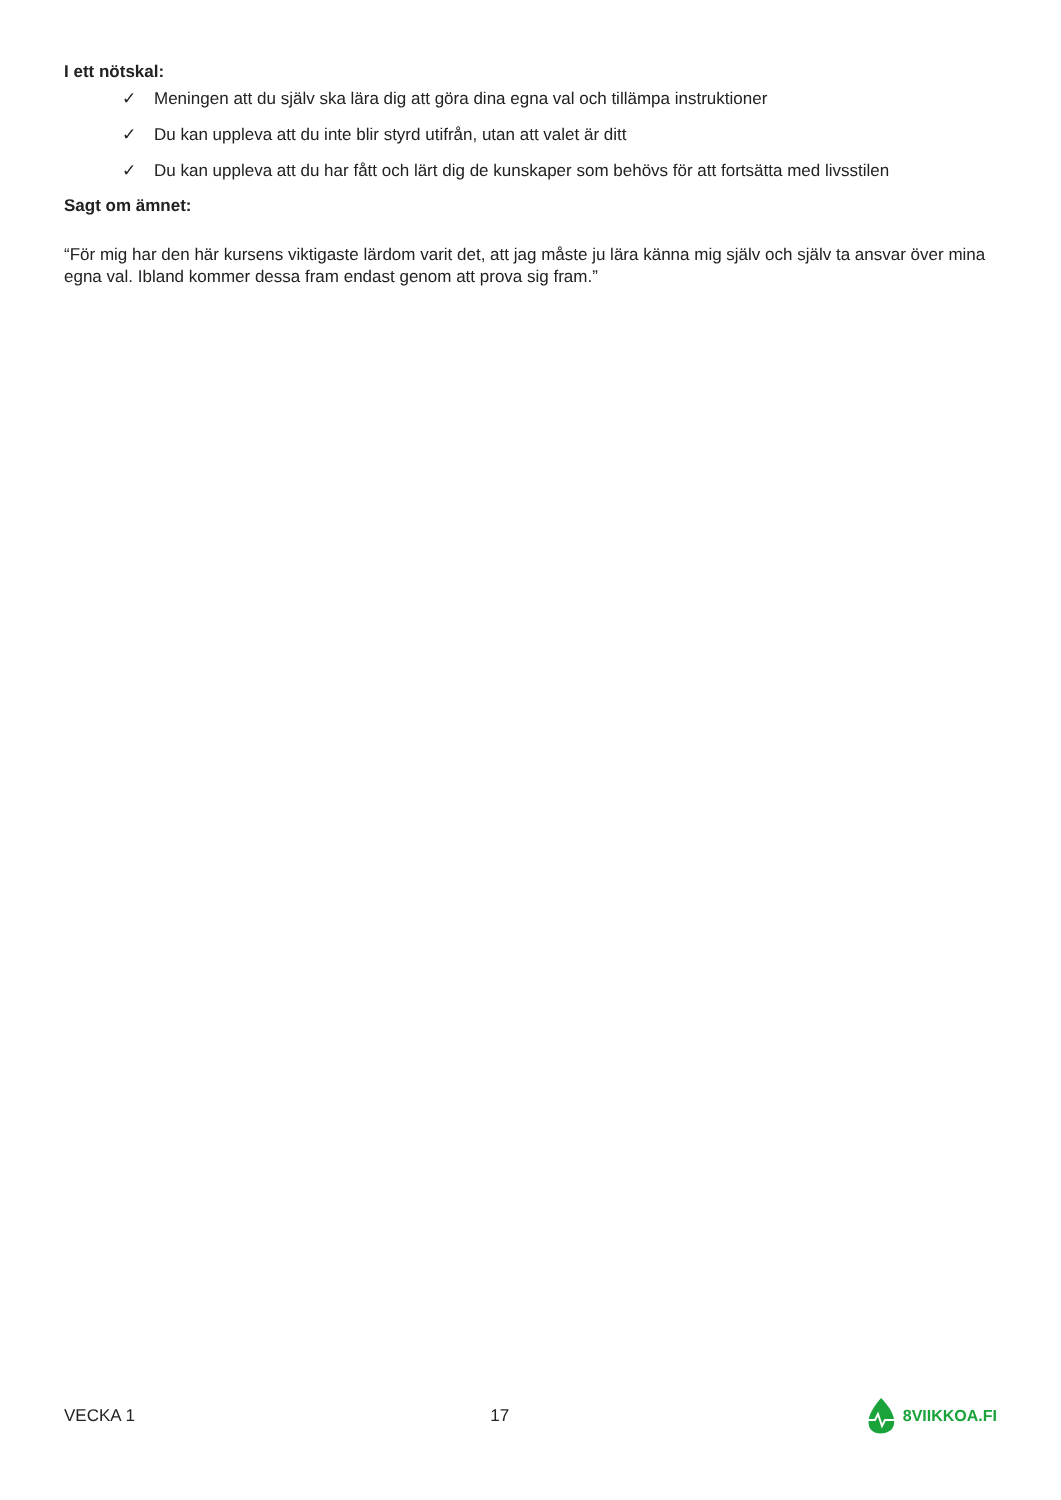I ett nötskal:
✓ Meningen att du själv ska lära dig att göra dina egna val och tillämpa instruktioner
✓ Du kan uppleva att du inte blir styrd utifrån, utan att valet är ditt
✓ Du kan uppleva att du har fått och lärt dig de kunskaper som behövs för att fortsätta med livsstilen
Sagt om ämnet:
“För mig har den här kursens viktigaste lärdom varit det, att jag måste ju lära känna mig själv och själv ta ansvar över mina egna val. Ibland kommer dessa fram endast genom att prova sig fram.”
VECKA 1 17 8VIIKKOA.FI